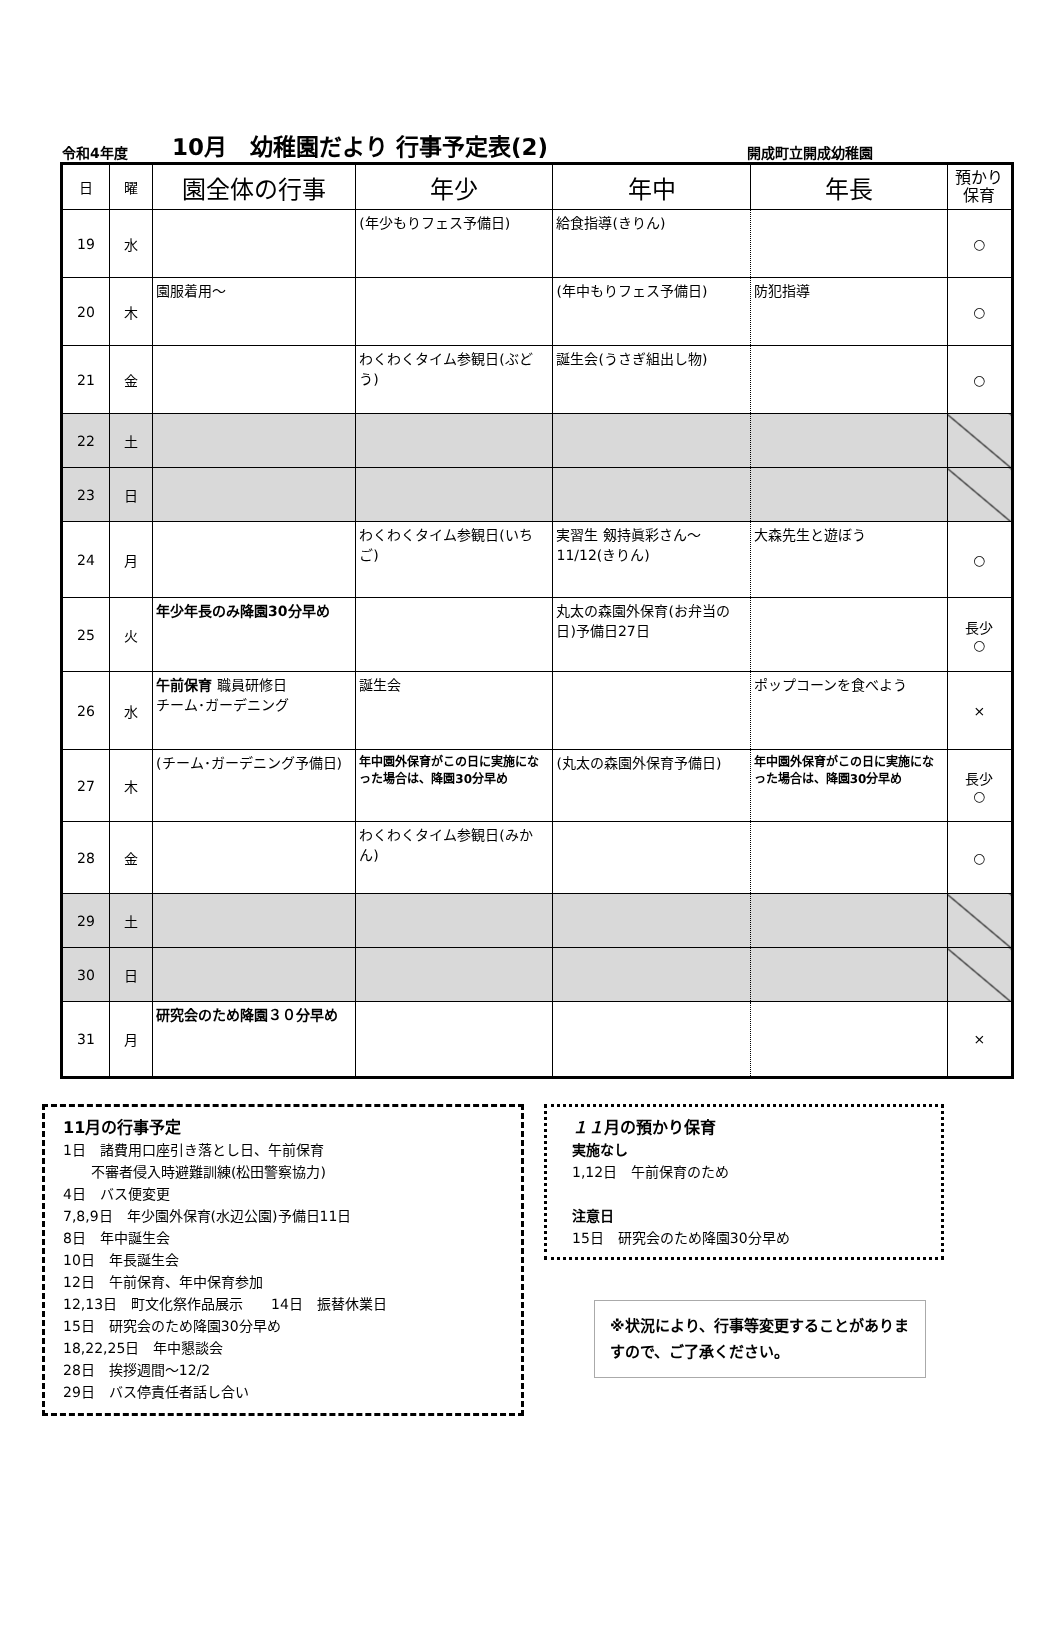令和4年度 10月　幼稚園だより 行事予定表(2) 開成町立開成幼稚園
| 日 | 曜 | 園全体の行事 | 年少 | 年中 | 年長 | 預かり 保育 |
| --- | --- | --- | --- | --- | --- | --- |
| 19 | 水 | | (年少もりフェス予備日) | 給食指導(きりん) | | ○ |
| 20 | 木 | 園服着用～ | | (年中もりフェス予備日) | 防犯指導 | ○ |
| 21 | 金 | | わくわくタイム参観日(ぶどう) | 誕生会(うさぎ組出し物) | | ○ |
| 22 | 土 | | | | | |
| 23 | 日 | | | | | |
| 24 | 月 | | わくわくタイム参観日(いちご) | 実習生 剱持眞彩さん～11/12(きりん) | 大森先生と遊ぼう | ○ |
| 25 | 火 | 年少年長のみ降園30分早め | | 丸太の森園外保育(お弁当の日)予備日27日 | | 長少 ○ |
| 26 | 水 | 午前保育 職員研修日 チーム･ガーデニング | 誕生会 | | ポップコーンを食べよう | × |
| 27 | 木 | (チーム･ガーデニング予備日) | 年中園外保育がこの日に実施になった場合は、降園30分早め | (丸太の森園外保育予備日) | 年中園外保育がこの日に実施になった場合は、降園30分早め | 長少 ○ |
| 28 | 金 | | わくわくタイム参観日(みかん) | | | ○ |
| 29 | 土 | | | | | |
| 30 | 日 | | | | | |
| 31 | 月 | 研究会のため降園３０分早め | | | | × |
11月の行事予定
1日　諸費用口座引き落とし日、午前保育
　　不審者侵入時避難訓練(松田警察協力)
4日　バス便変更
7,8,9日　年少園外保育(水辺公園)予備日11日
8日　年中誕生会
10日　年長誕生会
12日　午前保育、年中保育参加
12,13日　町文化祭作品展示　　14日　振替休業日
15日　研究会のため降園30分早め
18,22,25日　年中懇談会
28日　挨拶週間～12/2
29日　バス停責任者話し合い
１１月の預かり保育
実施なし
1,12日　午前保育のため
注意日
15日　研究会のため降園30分早め
※状況により、行事等変更することがありますので、ご了承ください。